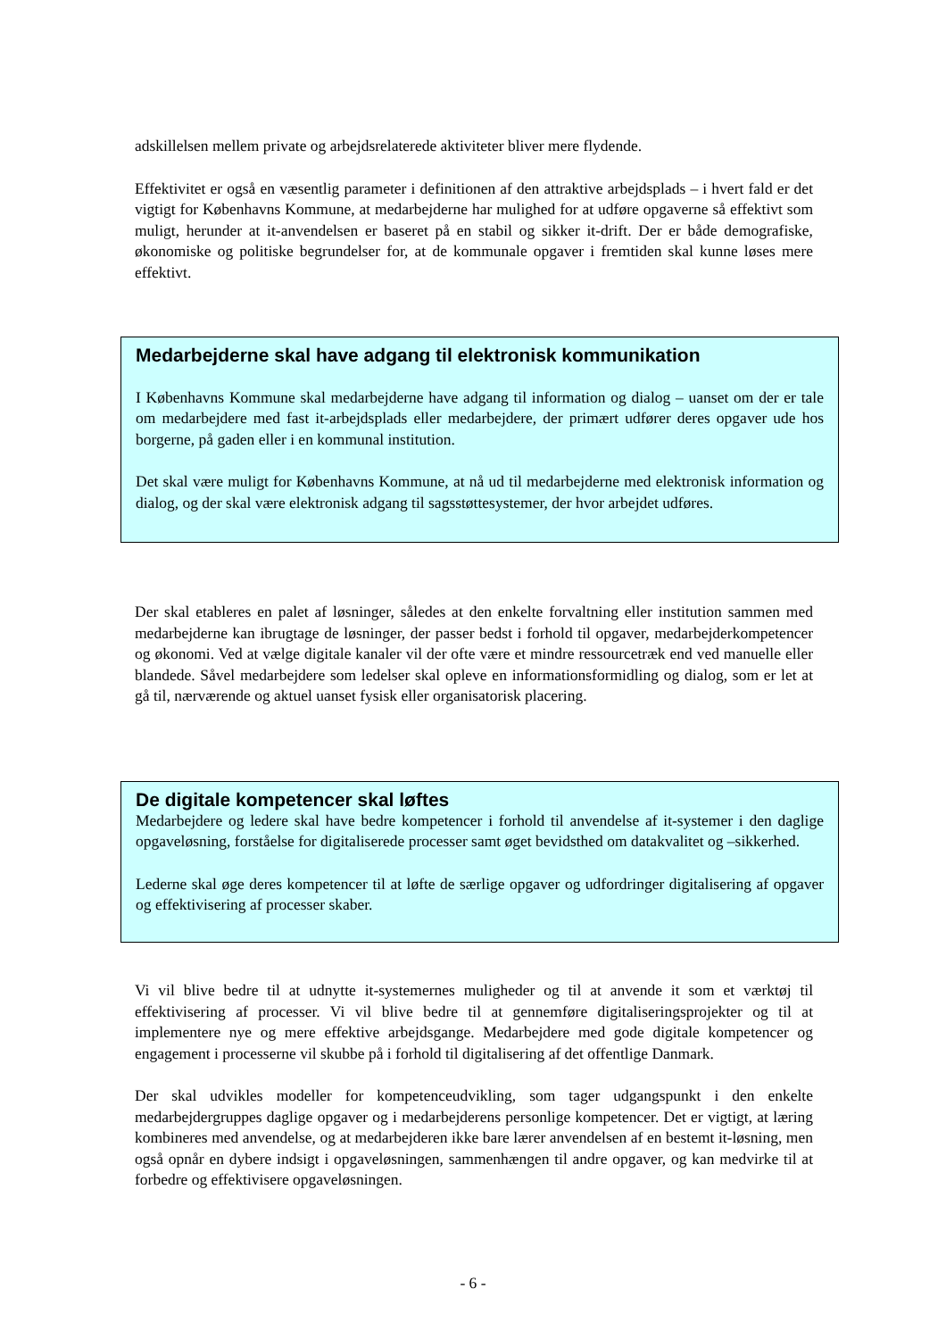adskillelsen mellem private og arbejdsrelaterede aktiviteter bliver mere flydende.
Effektivitet er også en væsentlig parameter i definitionen af den attraktive arbejdsplads – i hvert fald er det vigtigt for Københavns Kommune, at medarbejderne har mulighed for at udføre opgaverne så effektivt som muligt, herunder at it-anvendelsen er baseret på en stabil og sikker it-drift. Der er både demografiske, økonomiske og politiske begrundelser for, at de kommunale opgaver i fremtiden skal kunne løses mere effektivt.
Medarbejderne skal have adgang til elektronisk kommunikation
I Københavns Kommune skal medarbejderne have adgang til information og dialog – uanset om der er tale om medarbejdere med fast it-arbejdsplads eller medarbejdere, der primært udfører deres opgaver ude hos borgerne, på gaden eller i en kommunal institution.
Det skal være muligt for Københavns Kommune, at nå ud til medarbejderne med elektronisk information og dialog, og der skal være elektronisk adgang til sagsstøttesystemer, der hvor arbejdet udføres.
Der skal etableres en palet af løsninger, således at den enkelte forvaltning eller institution sammen med medarbejderne kan ibrugtage de løsninger, der passer bedst i forhold til opgaver, medarbejderkompetencer og økonomi. Ved at vælge digitale kanaler vil der ofte være et mindre ressourcetræk end ved manuelle eller blandede. Såvel medarbejdere som ledelser skal opleve en informationsformidling og dialog, som er let at gå til, nærværende og aktuel uanset fysisk eller organisatorisk placering.
De digitale kompetencer skal løftes
Medarbejdere og ledere skal have bedre kompetencer i forhold til anvendelse af it-systemer i den daglige opgaveløsning, forståelse for digitaliserede processer samt øget bevidsthed om datakvalitet og –sikkerhed.
Lederne skal øge deres kompetencer til at løfte de særlige opgaver og udfordringer digitalisering af opgaver og effektivisering af processer skaber.
Vi vil blive bedre til at udnytte it-systemernes muligheder og til at anvende it som et værktøj til effektivisering af processer. Vi vil blive bedre til at gennemføre digitaliseringsprojekter og til at implementere nye og mere effektive arbejdsgange. Medarbejdere med gode digitale kompetencer og engagement i processerne vil skubbe på i forhold til digitalisering af det offentlige Danmark.
Der skal udvikles modeller for kompetenceudvikling, som tager udgangspunkt i den enkelte medarbejdergruppes daglige opgaver og i medarbejderens personlige kompetencer. Det er vigtigt, at læring kombineres med anvendelse, og at medarbejderen ikke bare lærer anvendelsen af en bestemt it-løsning, men også opnår en dybere indsigt i opgaveløsningen, sammenhængen til andre opgaver, og kan medvirke til at forbedre og effektivisere opgaveløsningen.
- 6 -